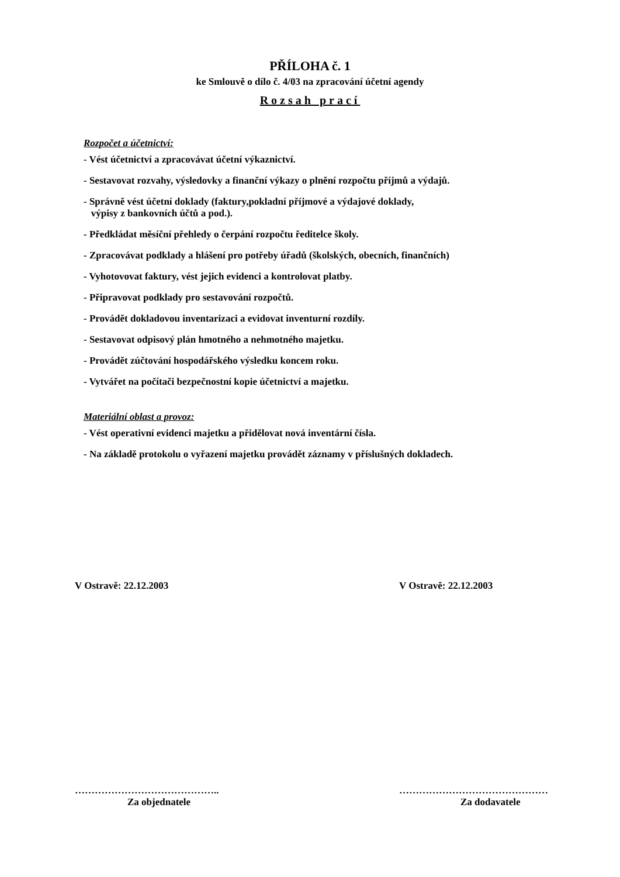PŘÍLOHA č. 1
ke Smlouvě o dílo č. 4/03 na zpracování účetní agendy
Rozsah prací
Rozpočet a účetnictví:
- Vést účetnictví a zpracovávat účetní výkaznictví.
- Sestavovat rozvahy, výsledovky a finanční výkazy o plnění rozpočtu příjmů a výdajů.
- Správně vést účetní doklady (faktury,pokladní příjmové a výdajové doklady,
výpisy z bankovních účtů a pod.).
- Předkládat měsíční přehledy o čerpání rozpočtu ředitelce školy.
- Zpracovávat podklady a hlášení pro potřeby úřadů (školských, obecních, finančních)
- Vyhotovovat faktury, vést jejich evidenci a kontrolovat platby.
- Připravovat podklady pro sestavování rozpočtů.
- Provádět dokladovou inventarizaci a evidovat inventurní rozdíly.
- Sestavovat odpisový plán hmotného a nehmotného majetku.
- Provádět zúčtování hospodářského výsledku koncem roku.
- Vytvářet na počítači bezpečnostní kopie účetnictví a majetku.
Materiální oblast a provoz:
- Vést operativní evidenci majetku a přidělovat nová inventární čísla.
- Na základě protokolu o vyřazení majetku provádět záznamy v příslušných dokladech.
V Ostravě: 22.12.2003 V Ostravě: 22.12.2003
…………………………………….. ………………………………………
Za objednatele Za dodavatele